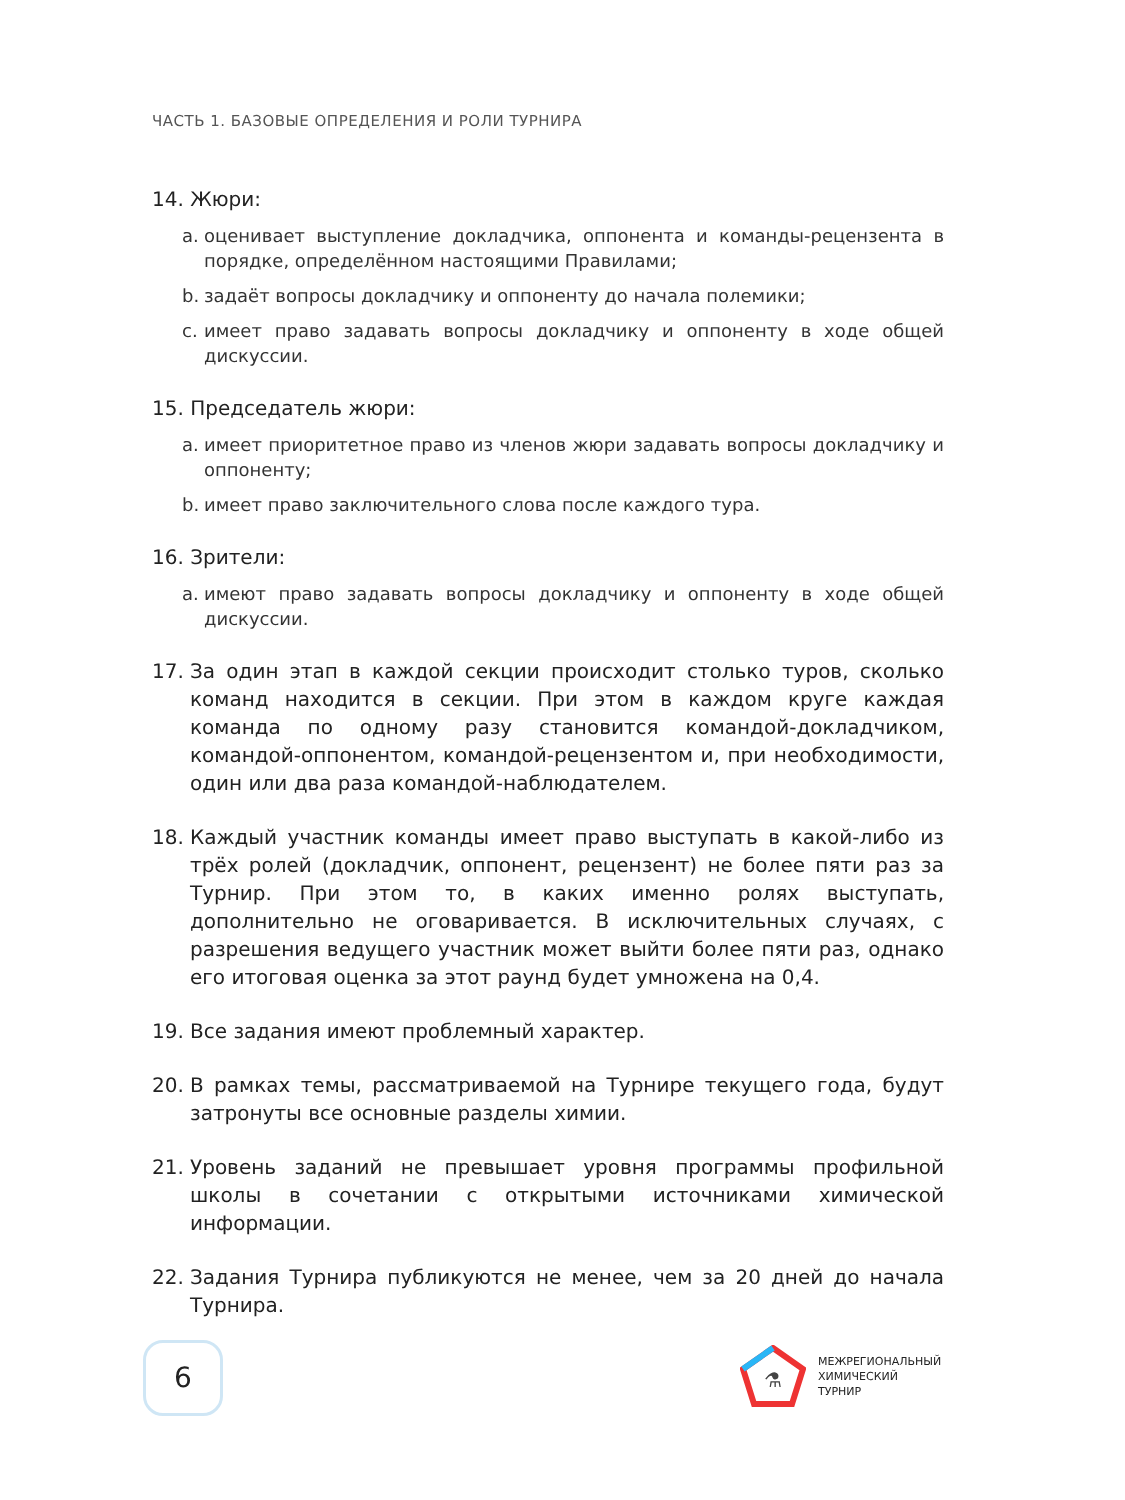ЧАСТЬ 1. БАЗОВЫЕ ОПРЕДЕЛЕНИЯ И РОЛИ ТУРНИРА
14. Жюри:
a. оценивает выступление докладчика, оппонента и команды-рецензента в порядке, определённом настоящими Правилами;
b. задаёт вопросы докладчику и оппоненту до начала полемики;
c. имеет право задавать вопросы докладчику и оппоненту в ходе общей дискуссии.
15. Председатель жюри:
a. имеет приоритетное право из членов жюри задавать вопросы докладчику и оппоненту;
b. имеет право заключительного слова после каждого тура.
16. Зрители:
a. имеют право задавать вопросы докладчику и оппоненту в ходе общей дискуссии.
17. За один этап в каждой секции происходит столько туров, сколько команд находится в секции. При этом в каждом круге каждая команда по одному разу становится командой-докладчиком, командой-оппонентом, командой-рецензентом и, при необходимости, один или два раза командой-наблюдателем.
18. Каждый участник команды имеет право выступать в какой-либо из трёх ролей (докладчик, оппонент, рецензент) не более пяти раз за Турнир. При этом то, в каких именно ролях выступать, дополнительно не оговаривается. В исключительных случаях, с разрешения ведущего участник может выйти более пяти раз, однако его итоговая оценка за этот раунд будет умножена на 0,4.
19. Все задания имеют проблемный характер.
20. В рамках темы, рассматриваемой на Турнире текущего года, будут затронуты все основные разделы химии.
21. Уровень заданий не превышает уровня программы профильной школы в сочетании с открытыми источниками химической информации.
22. Задания Турнира публикуются не менее, чем за 20 дней до начала Турнира.
6
⚗
МЕЖРЕГИОНАЛЬНЫЙ
ХИМИЧЕСКИЙ
ТУРНИР